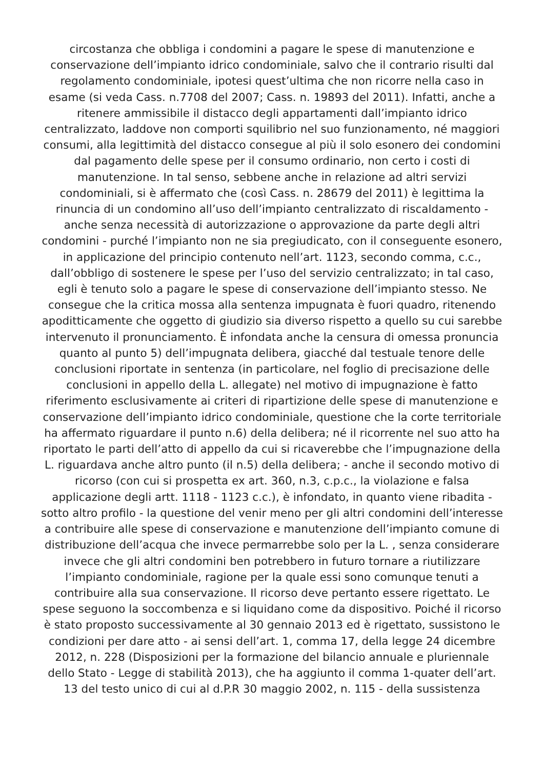circostanza che obbliga i condomini a pagare le spese di manutenzione e
conservazione dell’impianto idrico condominiale, salvo che il contrario risulti dal
regolamento condominiale, ipotesi quest’ultima che non ricorre nella caso in
esame (si veda Cass. n.7708 del 2007; Cass. n. 19893 del 2011). Infatti, anche a
ritenere ammissibile il distacco degli appartamenti dall’impianto idrico
centralizzato, laddove non comporti squilibrio nel suo funzionamento, né maggiori
consumi, alla legittimità del distacco consegue al più il solo esonero dei condomini
dal pagamento delle spese per il consumo ordinario, non certo i costi di
manutenzione. In tal senso, sebbene anche in relazione ad altri servizi
condominiali, si è affermato che (così Cass. n. 28679 del 2011) è legittima la
rinuncia di un condomino all’uso dell’impianto centralizzato di riscaldamento -
anche senza necessità di autorizzazione o approvazione da parte degli altri
condomini - purché l’impianto non ne sia pregiudicato, con il conseguente esonero,
in applicazione del principio contenuto nell’art. 1123, secondo comma, c.c.,
dall’obbligo di sostenere le spese per l’uso del servizio centralizzato; in tal caso,
egli è tenuto solo a pagare le spese di conservazione dell’impianto stesso. Ne
consegue che la critica mossa alla sentenza impugnata è fuori quadro, ritenendo
apoditticamente che oggetto di giudizio sia diverso rispetto a quello su cui sarebbe
intervenuto il pronunciamento. È infondata anche la censura di omessa pronuncia
quanto al punto 5) dell’impugnata delibera, giacché dal testuale tenore delle
conclusioni riportate in sentenza (in particolare, nel foglio di precisazione delle
conclusioni in appello della L. allegate) nel motivo di impugnazione è fatto
riferimento esclusivamente ai criteri di ripartizione delle spese di manutenzione e
conservazione dell’impianto idrico condominiale, questione che la corte territoriale
ha affermato riguardare il punto n.6) della delibera; né il ricorrente nel suo atto ha
riportato le parti dell’atto di appello da cui si ricaverebbe che l’impugnazione della
L. riguardava anche altro punto (il n.5) della delibera; - anche il secondo motivo di
ricorso (con cui si prospetta ex art. 360, n.3, c.p.c., la violazione e falsa
applicazione degli artt. 1118 - 1123 c.c.), è infondato, in quanto viene ribadita -
sotto altro profilo - la questione del venir meno per gli altri condomini dell’interesse
a contribuire alle spese di conservazione e manutenzione dell’impianto comune di
distribuzione dell’acqua che invece permarrebbe solo per la L. , senza considerare
invece che gli altri condomini ben potrebbero in futuro tornare a riutilizzare
l’impianto condominiale, ragione per la quale essi sono comunque tenuti a
contribuire alla sua conservazione. Il ricorso deve pertanto essere rigettato. Le
spese seguono la soccombenza e si liquidano come da dispositivo. Poiché il ricorso
è stato proposto successivamente al 30 gennaio 2013 ed è rigettato, sussistono le
condizioni per dare atto - ai sensi dell’art. 1, comma 17, della legge 24 dicembre
2012, n. 228 (Disposizioni per la formazione del bilancio annuale e pluriennale
dello Stato - Legge di stabilità 2013), che ha aggiunto il comma 1-quater dell’art.
13 del testo unico di cui al d.P.R 30 maggio 2002, n. 115 - della sussistenza